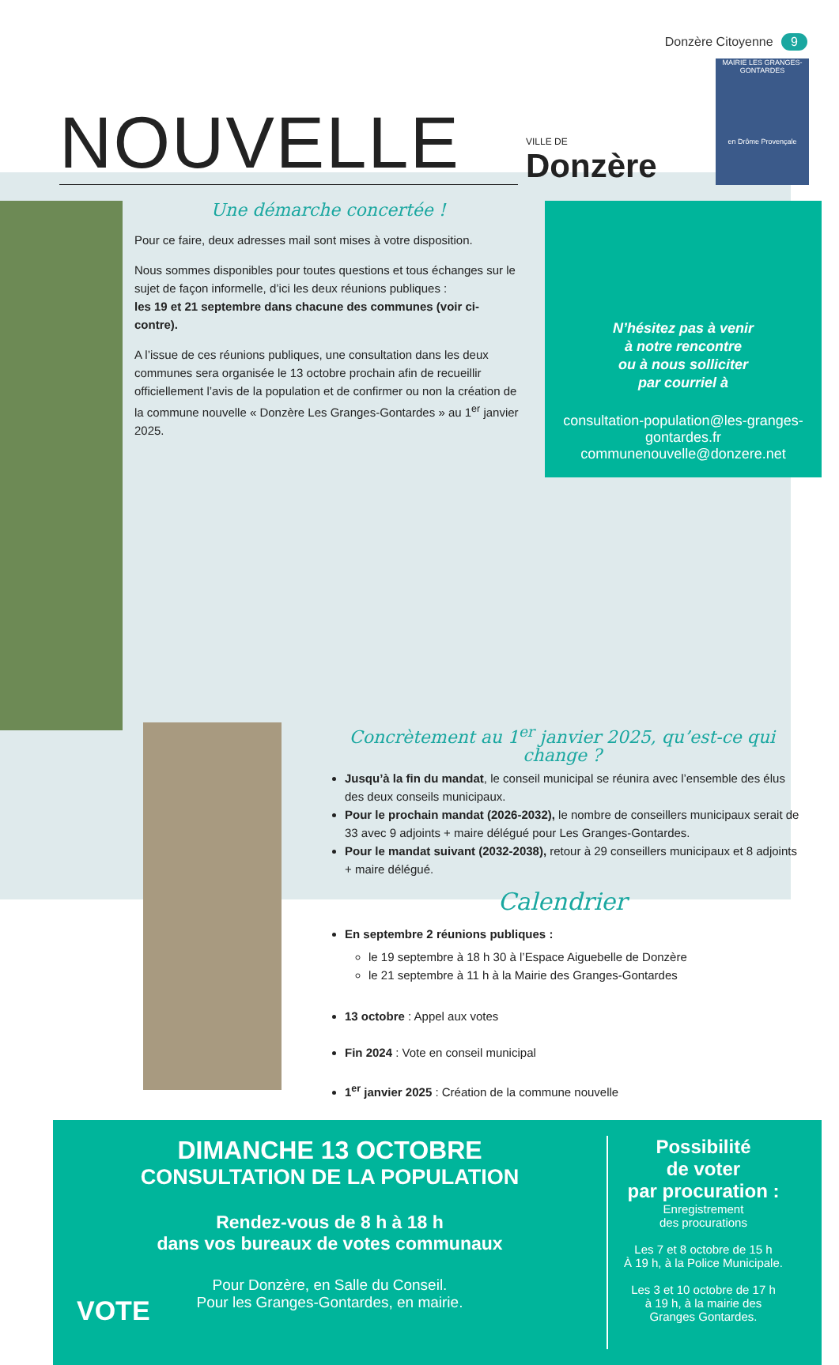Donzère Citoyenne 9
NOUVELLE
VILLE DE
Donzère
MAIRIE LES GRANGES-GONTARDES
en Drôme Provençale
Une démarche concertée !
Pour ce faire, deux adresses mail sont mises à votre disposition.
Nous sommes disponibles pour toutes questions et tous échanges sur le sujet de façon informelle, d’ici les deux réunions publiques :
les 19 et 21 septembre dans chacune des communes (voir ci-contre).
A l’issue de ces réunions publiques, une consultation dans les deux communes sera organisée le 13 octobre prochain afin de recueillir officiellement l’avis de la population et de confirmer ou non la création de la commune nouvelle « Donzère Les Granges-Gontardes » au 1<sup>er</sup> janvier 2025.
N’hésitez pas à venir
à notre rencontre
ou à nous solliciter
par courriel à
consultation-population@les-granges-gontardes.fr
communenouvelle@donzere.net
Concrètement au 1<sup>er</sup> janvier 2025, qu’est-ce qui change ?
Jusqu’à la fin du mandat, le conseil municipal se réunira avec l’ensemble des élus des deux conseils municipaux.
Pour le prochain mandat (2026-2032), le nombre de conseillers municipaux serait de 33 avec 9 adjoints + maire délégué pour Les Granges-Gontardes.
Pour le mandat suivant (2032-2038), retour à 29 conseillers municipaux et 8 adjoints + maire délégué.
Calendrier
En septembre 2 réunions publiques :
le 19 septembre à 18 h 30 à l’Espace Aiguebelle de Donzère
le 21 septembre à 11 h à la Mairie des Granges-Gontardes
13 octobre : Appel aux votes
Fin 2024 : Vote en conseil municipal
1<sup>er</sup> janvier 2025 : Création de la commune nouvelle
DIMANCHE 13 OCTOBRE
CONSULTATION DE LA POPULATION
Rendez-vous de 8 h à 18 h
dans vos bureaux de votes communaux
Pour Donzère, en Salle du Conseil.
Pour les Granges-Gontardes, en mairie.
VOTE
Possibilité
de voter
par procuration :
Enregistrement
des procurations
Les 7 et 8 octobre de 15 h
À 19 h, à la Police Municipale.
Les 3 et 10 octobre de 17 h
à 19 h, à la mairie des
Granges Gontardes.